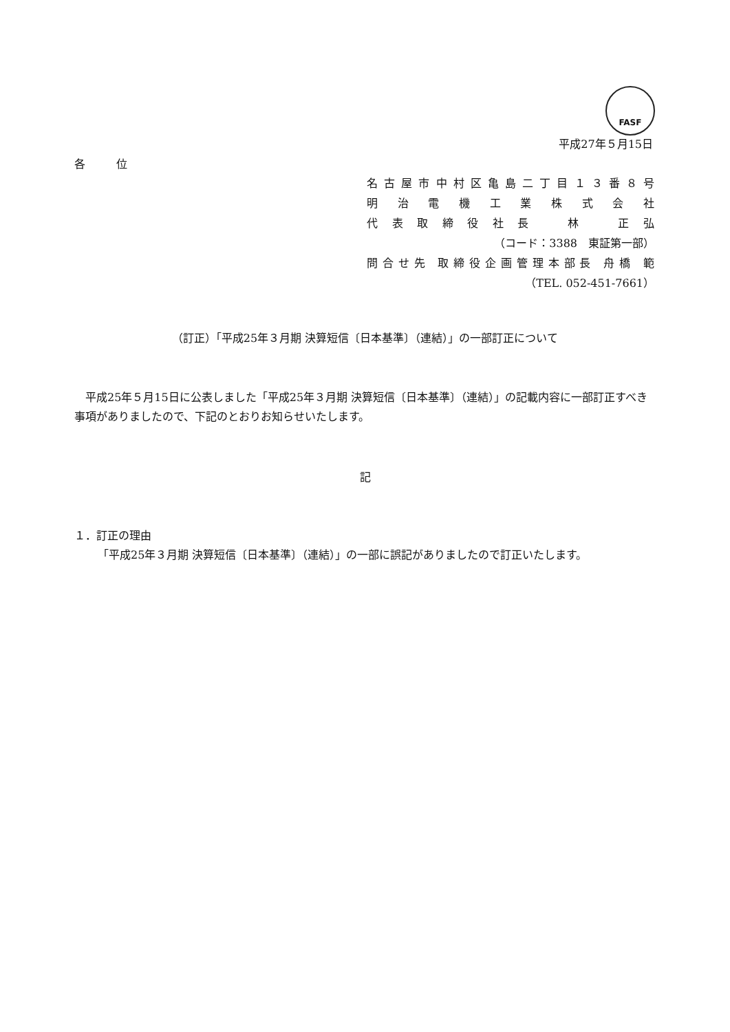FASF
平成27年５月15日
各 位
名古屋市中村区亀島二丁目１３番８号
明 治 電 機 工 業 株 式 会 社
代表取締役社長　林　正弘
（コード：3388　東証第一部）
問合せ先 取締役企画管理本部長 舟橋 範
（TEL. 052-451-7661）
（訂正）「平成25年３月期 決算短信〔日本基準〕（連結）」の一部訂正について
平成25年５月15日に公表しました「平成25年３月期 決算短信〔日本基準〕（連結）」の記載内容に一部訂正すべき事項がありましたので、下記のとおりお知らせいたします。
記
１．訂正の理由
「平成25年３月期 決算短信〔日本基準〕（連結）」の一部に誤記がありましたので訂正いたします。